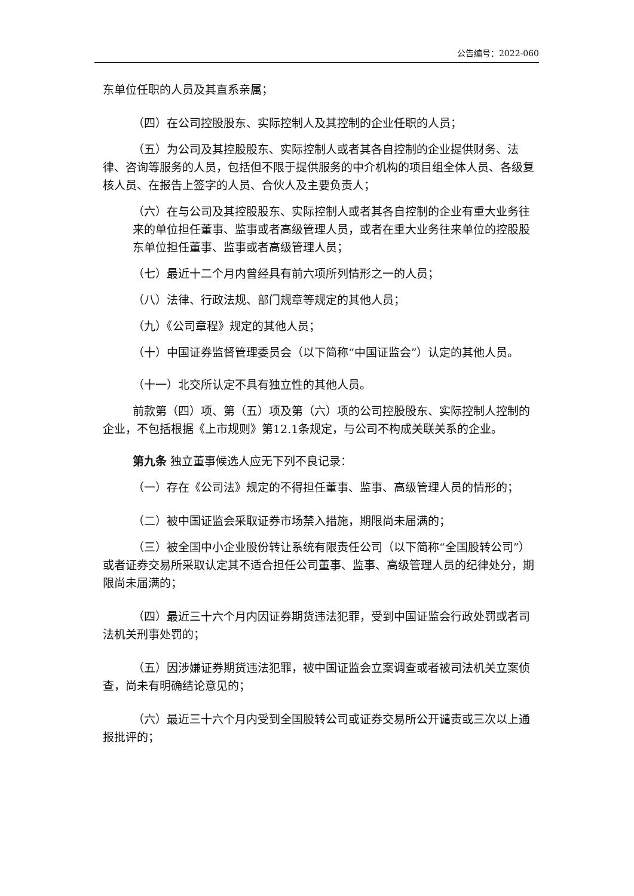公告编号：2022-060
东单位任职的人员及其直系亲属；
（四）在公司控股股东、实际控制人及其控制的企业任职的人员；
（五）为公司及其控股股东、实际控制人或者其各自控制的企业提供财务、法律、咨询等服务的人员，包括但不限于提供服务的中介机构的项目组全体人员、各级复核人员、在报告上签字的人员、合伙人及主要负责人；
（六）在与公司及其控股股东、实际控制人或者其各自控制的企业有重大业务往来的单位担任董事、监事或者高级管理人员，或者在重大业务往来单位的控股股东单位担任董事、监事或者高级管理人员；
（七）最近十二个月内曾经具有前六项所列情形之一的人员；
（八）法律、行政法规、部门规章等规定的其他人员；
（九）《公司章程》规定的其他人员；
（十）中国证券监督管理委员会（以下简称“中国证监会”）认定的其他人员。
（十一）北交所认定不具有独立性的其他人员。
前款第（四）项、第（五）项及第（六）项的公司控股股东、实际控制人控制的企业，不包括根据《上市规则》第12.1条规定，与公司不构成关联关系的企业。
第九条 独立董事候选人应无下列不良记录：
（一）存在《公司法》规定的不得担任董事、监事、高级管理人员的情形的；
（二）被中国证监会采取证券市场禁入措施，期限尚未届满的；
（三）被全国中小企业股份转让系统有限责任公司（以下简称“全国股转公司”）或者证券交易所采取认定其不适合担任公司董事、监事、高级管理人员的纪律处分，期限尚未届满的；
（四）最近三十六个月内因证券期货违法犯罪，受到中国证监会行政处罚或者司法机关刑事处罚的；
（五）因涉嫌证券期货违法犯罪，被中国证监会立案调查或者被司法机关立案侦查，尚未有明确结论意见的；
（六）最近三十六个月内受到全国股转公司或证券交易所公开谴责或三次以上通报批评的；